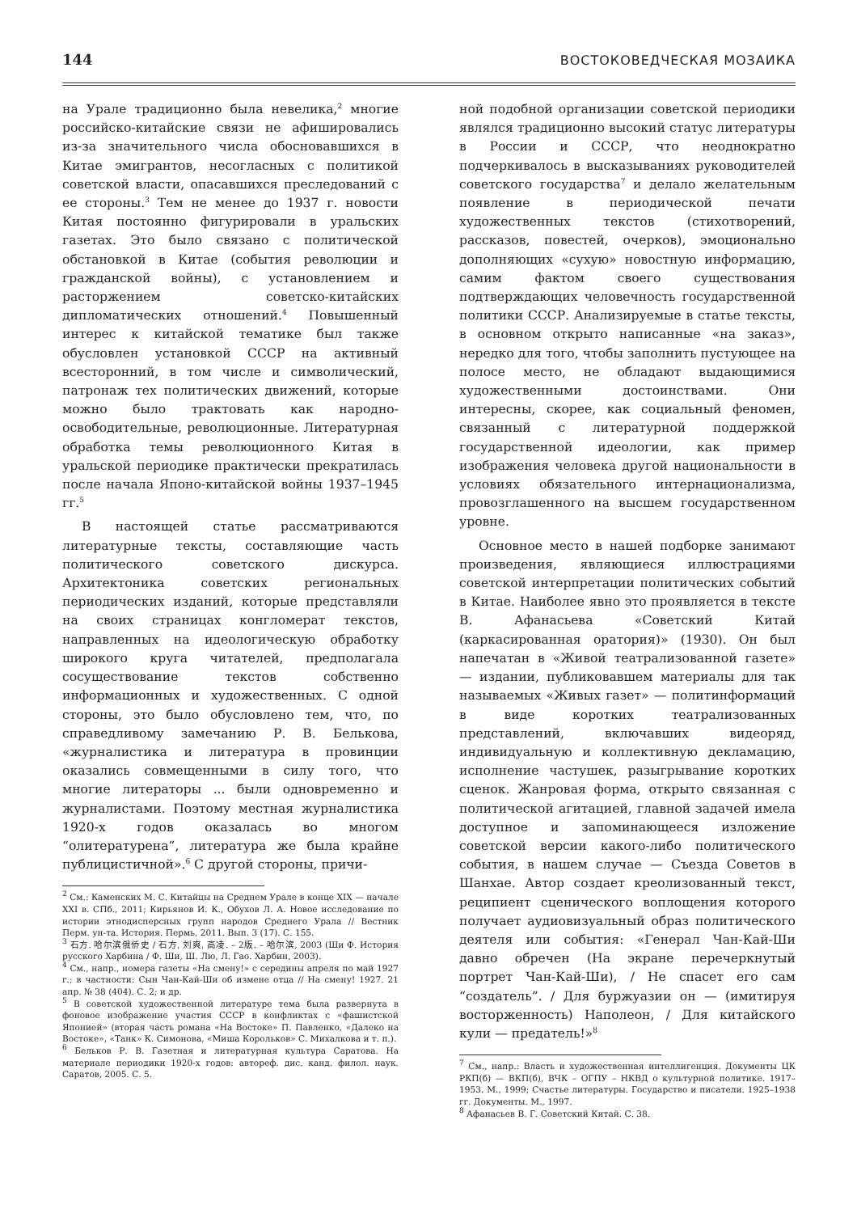144 ВОСТОКОВЕДЧЕСКАЯ МОЗАИКА
на Урале традиционно была невелика,<sup>2</sup> многие российско-китайские связи не афишировались из-за значительного числа обосновавшихся в Китае эмигрантов, несогласных с политикой советской власти, опасавшихся преследований с ее стороны.<sup>3</sup> Тем не менее до 1937 г. новости Китая постоянно фигурировали в уральских газетах. Это было связано с политической обстановкой в Китае (события революции и гражданской войны), с установлением и расторжением советско-китайских дипломатических отношений.<sup>4</sup> Повышенный интерес к китайской тематике был также обусловлен установкой СССР на активный всесторонний, в том числе и символический, патронаж тех политических движений, которые можно было трактовать как народно-освободительные, революционные. Литературная обработка темы революционного Китая в уральской периодике практически прекратилась после начала Японо-китайской войны 1937–1945 гг.<sup>5</sup>
В настоящей статье рассматриваются литературные тексты, составляющие часть политического советского дискурса. Архитектоника советских региональных периодических изданий, которые представляли на своих страницах конгломерат текстов, направленных на идеологическую обработку широкого круга читателей, предполагала сосуществование текстов собственно информационных и художественных. С одной стороны, это было обусловлено тем, что, по справедливому замечанию Р. В. Белькова, «журналистика и литература в провинции оказались совмещенными в силу того, что многие литераторы ... были одновременно и журналистами. Поэтому местная журналистика 1920-х годов оказалась во многом “олитературена”, литература же была крайне публицистичной».<sup>6</sup> С другой стороны, причи-
<sup>2</sup> См.: Каменских М. С. Китайцы на Среднем Урале в конце XIX — начале XXI в. СПб., 2011; Кирьянов И. К., Обухов Л. А. Новое исследование по истории этнодисперсных групп народов Среднего Урала // Вестник Перм. ун-та. История. Пермь, 2011. Вып. 3 (17). С. 155.
<sup>3</sup> 石方. 哈尔滨俄侨史 / 石方, 刘爽, 高凌. – 2版. – 哈尔滨, 2003 (Ши Ф. История русского Харбина / Ф. Ши, Ш. Лю, Л. Гао. Харбин, 2003).
<sup>4</sup> См., напр., номера газеты «На смену!» с середины апреля по май 1927 г.; в частности: Сын Чан-Кай-Ши об измене отца // На смену! 1927. 21 апр. № 38 (404). С. 2; и др.
<sup>5</sup> В советской художественной литературе тема была развернута в фоновое изображение участия СССР в конфликтах с «фашистской Японией» (вторая часть романа «На Востоке» П. Павленко, «Далеко на Востоке», «Танк» К. Симонова, «Миша Корольков» С. Михалкова и т. п.).
<sup>6</sup> Бельков Р. В. Газетная и литературная культура Саратова. На материале периодики 1920-х годов: автореф. дис. канд. филол. наук. Саратов, 2005. С. 5.
ной подобной организации советской периодики являлся традиционно высокий статус литературы в России и СССР, что неоднократно подчеркивалось в высказываниях руководителей советского государства<sup>7</sup> и делало желательным появление в периодической печати художественных текстов (стихотворений, рассказов, повестей, очерков), эмоционально дополняющих «сухую» новостную информацию, самим фактом своего существования подтверждающих человечность государственной политики СССР. Анализируемые в статье тексты, в основном открыто написанные «на заказ», нередко для того, чтобы заполнить пустующее на полосе место, не обладают выдающимися художественными достоинствами. Они интересны, скорее, как социальный феномен, связанный с литературной поддержкой государственной идеологии, как пример изображения человека другой национальности в условиях обязательного интернационализма, провозглашенного на высшем государственном уровне.
Основное место в нашей подборке занимают произведения, являющиеся иллюстрациями советской интерпретации политических событий в Китае. Наиболее явно это проявляется в тексте В. Афанасьева «Советский Китай (каркасированная оратория)» (1930). Он был напечатан в «Живой театрализованной газете» — издании, публиковавшем материалы для так называемых «Живых газет» — политинформаций в виде коротких театрализованных представлений, включавших видеоряд, индивидуальную и коллективную декламацию, исполнение частушек, разыгрывание коротких сценок. Жанровая форма, открыто связанная с политической агитацией, главной задачей имела доступное и запоминающееся изложение советской версии какого-либо политического события, в нашем случае — Съезда Советов в Шанхае. Автор создает креолизованный текст, реципиент сценического воплощения которого получает аудиовизуальный образ политического деятеля или события: «Генерал Чан-Кай-Ши давно обречен (На экране перечеркнутый портрет Чан-Кай-Ши), / Не спасет его сам “создатель”. / Для буржуазии он — (имитируя восторженность) Наполеон, / Для китайского кули — предатель!»<sup>8</sup>
<sup>7</sup> См., напр.: Власть и художественная интеллигенция. Документы ЦК РКП(б) — ВКП(б), ВЧК – ОГПУ – НКВД о культурной политике. 1917–1953. М., 1999; Счастье литературы. Государство и писатели. 1925–1938 гг. Документы. М., 1997.
<sup>8</sup> Афанасьев В. Г. Советский Китай. С. 38.